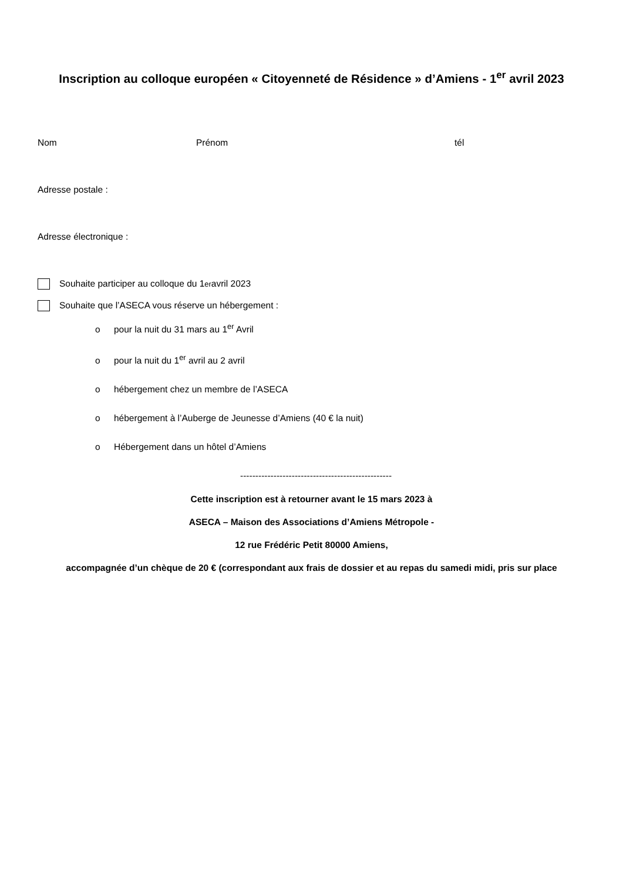Inscription au colloque européen « Citoyenneté de Résidence » d’Amiens - 1<sup>er</sup> avril 2023
Nom Prénom tél
Adresse postale :
Adresse électronique :
Souhaite participer au colloque du 1<sup>er</sup> avril 2023
Souhaite que l’ASECA vous réserve un hébergement :
o pour la nuit du 31 mars au 1<sup>er</sup> Avril
o pour la nuit du 1<sup>er</sup> avril au 2 avril
o hébergement chez un membre de l’ASECA
o hébergement à l’Auberge de Jeunesse d’Amiens (40 € la nuit)
o Hébergement dans un hôtel d’Amiens
--------------------------------------------------
Cette inscription est à retourner avant le 15 mars 2023 à
ASECA – Maison des Associations d’Amiens Métropole -
12 rue Frédéric Petit 80000 Amiens,
accompagnée d’un chèque de 20 € (correspondant aux frais de dossier et au repas du samedi midi, pris sur place